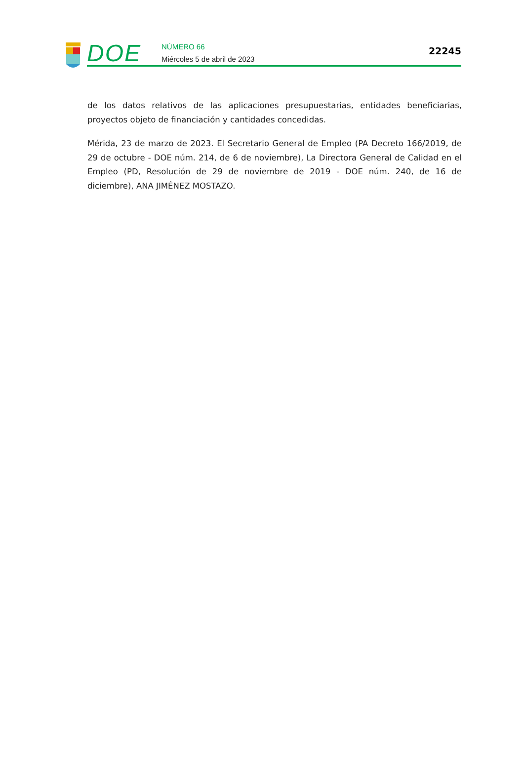DOE
NÚMERO 66
Miércoles 5 de abril de 2023
22245
de los datos relativos de las aplicaciones presupuestarias, entidades beneficiarias, proyectos objeto de financiación y cantidades concedidas.
Mérida, 23 de marzo de 2023. El Secretario General de Empleo (PA Decreto 166/2019, de 29 de octubre - DOE núm. 214, de 6 de noviembre), La Directora General de Calidad en el Empleo (PD, Resolución de 29 de noviembre de 2019 - DOE núm. 240, de 16 de diciembre), ANA JIMÉNEZ MOSTAZO.